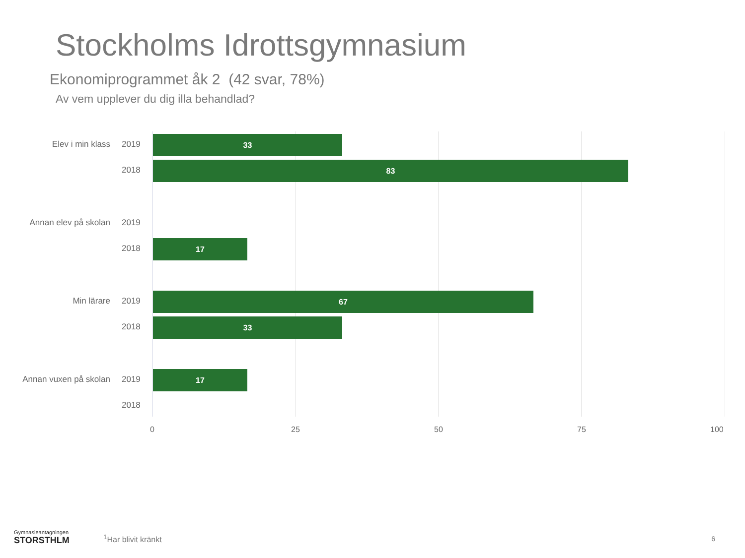Stockholms Idrottsgymnasium
Ekonomiprogrammet åk 2 (42 svar, 78%)
Av vem upplever du dig illa behandlad?
Elev i min klass 2019
33
2018
83
Annan elev på skolan 2019
2018
17
Min lärare 2019
67
2018
33
Annan vuxen på skolan 2019
17
2018
0 25 50 75 100
Gymnasieantagningen
STORSTHLM
<sup>1</sup> Har blivit kränkt 6